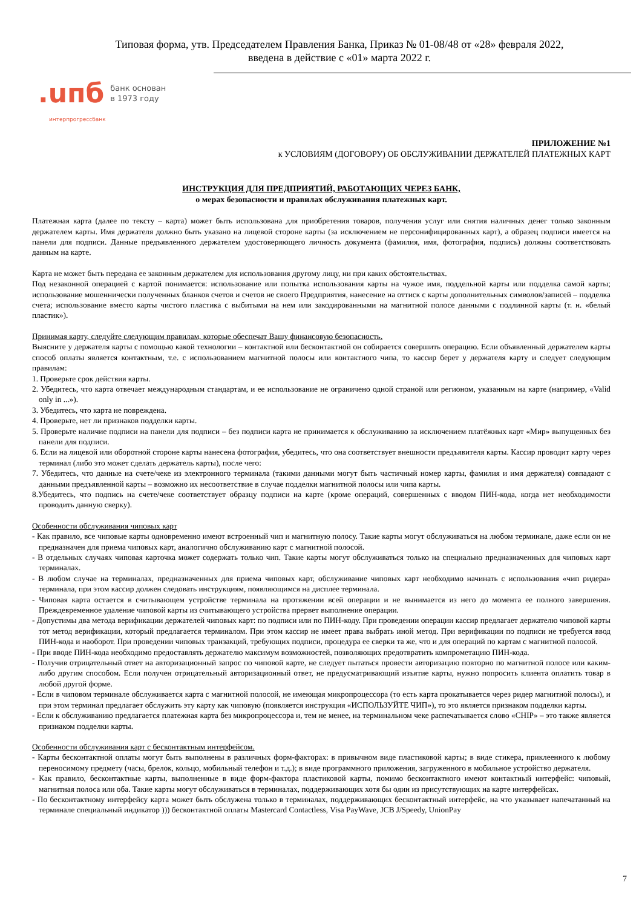Типовая форма, утв. Председателем Правления Банка, Приказ № 01-08/48 от «28» февраля 2022,
введена в действие с «01» марта 2022 г.
.uпб банк основан
в 1973 году
интерпрогрессбанк
ПРИЛОЖЕНИЕ №1
к УСЛОВИЯМ (ДОГОВОРУ) ОБ ОБСЛУЖИВАНИИ ДЕРЖАТЕЛЕЙ ПЛАТЕЖНЫХ КАРТ
ИНСТРУКЦИЯ ДЛЯ ПРЕДПРИЯТИЙ, РАБОТАЮЩИХ ЧЕРЕЗ БАНК,
о мерах безопасности и правилах обслуживания платежных карт.
Платежная карта (далее по тексту – карта) может быть использована для приобретения товаров, получения услуг или снятия наличных денег только законным держателем карты. Имя держателя должно быть указано на лицевой стороне карты (за исключением не персонифицированных карт), а образец подписи имеется на панели для подписи. Данные предъявленного держателем удостоверяющего личность документа (фамилия, имя, фотография, подпись) должны соответствовать данным на карте.
Карта не может быть передана ее законным держателем для использования другому лицу, ни при каких обстоятельствах.
Под незаконной операцией с картой понимается: использование или попытка использования карты на чужое имя, поддельной карты или подделка самой карты; использование мошеннически полученных бланков счетов и счетов не своего Предприятия, нанесение на оттиск с карты дополнительных символов/записей – подделка счета; использование вместо карты чистого пластика с выбитыми на нем или закодированными на магнитной полосе данными с подлинной карты (т. н. «белый пластик»).
Принимая карту, следуйте следующим правилам, которые обеспечат Вашу финансовую безопасность.
Выясните у держателя карты с помощью какой технологии – контактной или бесконтактной он собирается совершить операцию. Если объявленный держателем карты способ оплаты является контактным, т.е. с использованием магнитной полосы или контактного чипа, то кассир берет у держателя карту и следует следующим правилам:
1. Проверьте срок действия карты.
2. Убедитесь, что карта отвечает международным стандартам, и ее использование не ограничено одной страной или регионом, указанным на карте (например, «Valid only in ...»).
3. Убедитесь, что карта не повреждена.
4. Проверьте, нет ли признаков подделки карты.
5. Проверьте наличие подписи на панели для подписи – без подписи карта не принимается к обслуживанию за исключением платёжных карт «Мир» выпущенных без панели для подписи.
6. Если на лицевой или оборотной стороне карты нанесена фотография, убедитесь, что она соответствует внешности предъявителя карты. Кассир проводит карту через терминал (либо это может сделать держатель карты), после чего:
7. Убедитесь, что данные на счете/чеке из электронного терминала (такими данными могут быть частичный номер карты, фамилия и имя держателя) совпадают с данными предъявленной карты – возможно их несоответствие в случае подделки магнитной полосы или чипа карты.
8.Убедитесь, что подпись на счете/чеке соответствует образцу подписи на карте (кроме операций, совершенных с вводом ПИН-кода, когда нет необходимости проводить данную сверку).
Особенности обслуживания чиповых карт
- Как правило, все чиповые карты одновременно имеют встроенный чип и магнитную полосу. Такие карты могут обслуживаться на любом терминале, даже если он не предназначен для приема чиповых карт, аналогично обслуживанию карт с магнитной полосой.
- В отдельных случаях чиповая карточка может содержать только чип. Такие карты могут обслуживаться только на специально предназначенных для чиповых карт терминалах.
- В любом случае на терминалах, предназначенных для приема чиповых карт, обслуживание чиповых карт необходимо начинать с использования «чип ридера» терминала, при этом кассир должен следовать инструкциям, появляющимся на дисплее терминала.
- Чиповая карта остается в считывающем устройстве терминала на протяжении всей операции и не вынимается из него до момента ее полного завершения. Преждевременное удаление чиповой карты из считывающего устройства прервет выполнение операции.
- Допустимы два метода верификации держателей чиповых карт: по подписи или по ПИН-коду. При проведении операции кассир предлагает держателю чиповой карты тот метод верификации, который предлагается терминалом. При этом кассир не имеет права выбрать иной метод. При верификации по подписи не требуется ввод ПИН-кода и наоборот. При проведении чиповых транзакций, требующих подписи, процедура ее сверки та же, что и для операций по картам с магнитной полосой.
- При вводе ПИН-кода необходимо предоставлять держателю максимум возможностей, позволяющих предотвратить компрометацию ПИН-кода.
- Получив отрицательный ответ на авторизационный запрос по чиповой карте, не следует пытаться провести авторизацию повторно по магнитной полосе или каким-либо другим способом. Если получен отрицательный авторизационный ответ, не предусматривающий изъятие карты, нужно попросить клиента оплатить товар в любой другой форме.
- Если в чиповом терминале обслуживается карта с магнитной полосой, не имеющая микропроцессора (то есть карта прокатывается через ридер магнитной полосы), и при этом терминал предлагает обслужить эту карту как чиповую (появляется инструкция «ИСПОЛЬЗУЙТЕ ЧИП»), то это является признаком подделки карты.
- Если к обслуживанию предлагается платежная карта без микропроцессора и, тем не менее, на терминальном чеке распечатывается слово «CHIP» – это также является признаком подделки карты.
Особенности обслуживания карт с бесконтактным интерфейсом.
- Карты бесконтактной оплаты могут быть выполнены в различных форм-факторах: в привычном виде пластиковой карты; в виде стикера, приклеенного к любому переносимому предмету (часы, брелок, кольцо, мобильный телефон и т.д.); в виде программного приложения, загруженного в мобильное устройство держателя.
- Как правило, бесконтактные карты, выполненные в виде форм-фактора пластиковой карты, помимо бесконтактного имеют контактный интерфейс: чиповый, магнитная полоса или оба. Такие карты могут обслуживаться в терминалах, поддерживающих хотя бы один из присутствующих на карте интерфейсах.
- По бесконтактному интерфейсу карта может быть обслужена только в терминалах, поддерживающих бесконтактный интерфейс, на что указывает напечатанный на терминале специальный индикатор ))) бесконтактной оплаты Mastercard Contactless, Visa PayWave, JCB J/Speedy, UnionPay
7